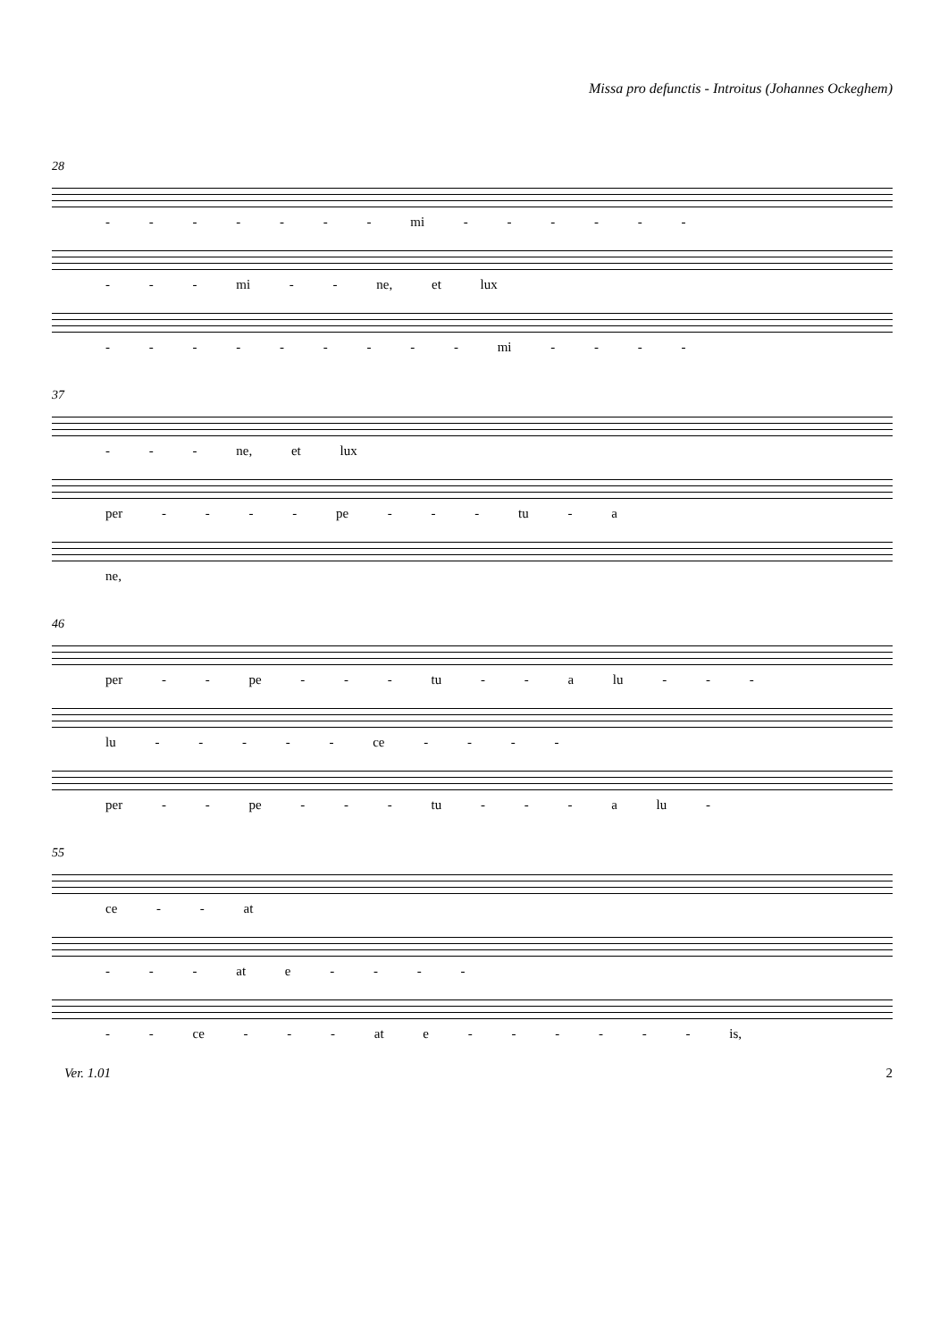Missa pro defunctis - Introitus (Johannes Ockeghem)
28
- - - - - - - mi - - - - - -
- - - mi - - ne, et lux
- - - - - - - - - mi - - - -
37
- - - ne, et lux
per - - - - pe - - - tu - a
ne,
46
per - - pe - - - tu - - a lu - - -
lu - - - - - ce - - - -
per - - pe - - - tu - - - a lu -
55
ce - - at
- - - at e - - - -
- - ce - - - at e - - - - - - is,
Ver. 1.01 2